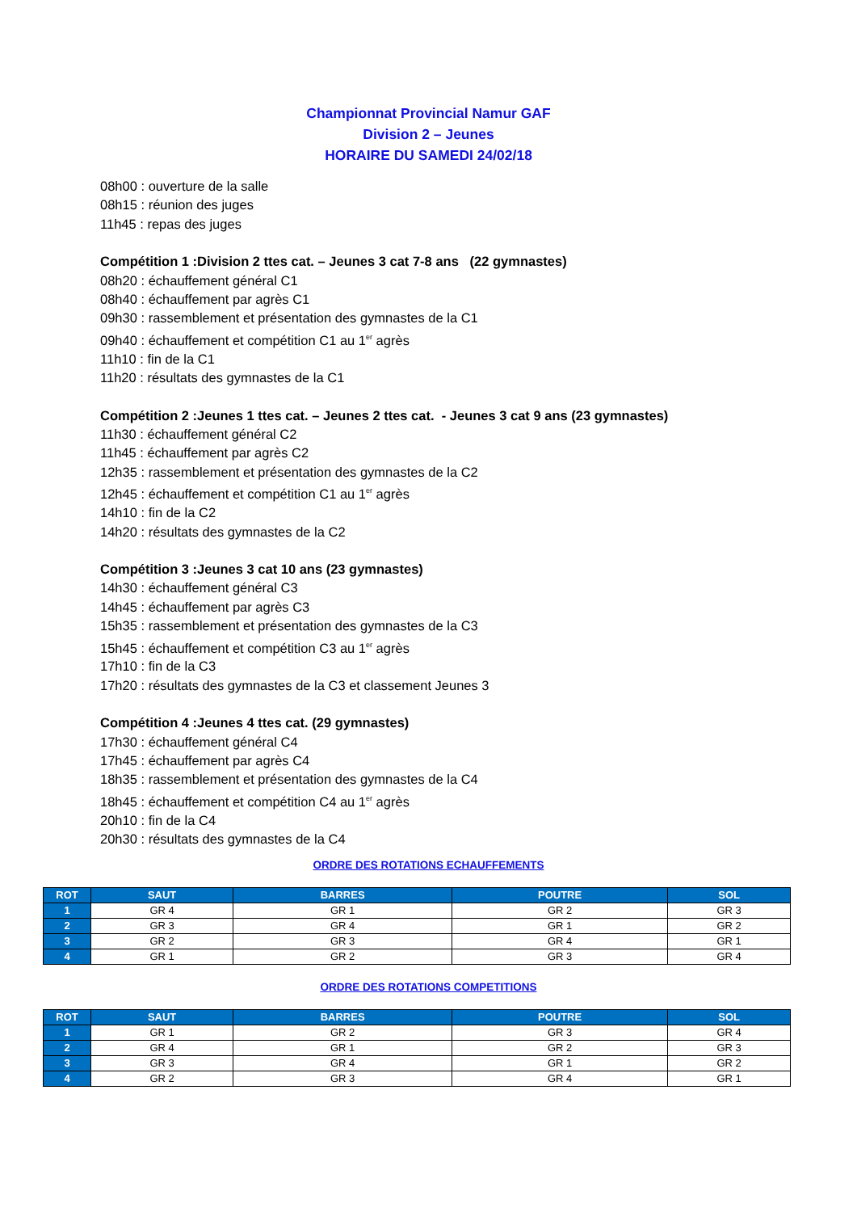Championnat Provincial Namur GAF
Division 2 – Jeunes
HORAIRE DU SAMEDI 24/02/18
08h00 : ouverture de la salle
08h15 : réunion des juges
11h45 : repas des juges
Compétition 1 :Division 2 ttes cat. – Jeunes 3 cat 7-8 ans (22 gymnastes)
08h20 : échauffement général C1
08h40 : échauffement par agrès C1
09h30 : rassemblement et présentation des gymnastes de la C1
09h40 : échauffement et compétition C1 au 1<sup>er</sup> agrès
11h10 : fin de la C1
11h20 : résultats des gymnastes de la C1
Compétition 2 :Jeunes 1 ttes cat. – Jeunes 2 ttes cat. - Jeunes 3 cat 9 ans (23 gymnastes)
11h30 : échauffement général C2
11h45 : échauffement par agrès C2
12h35 : rassemblement et présentation des gymnastes de la C2
12h45 : échauffement et compétition C1 au 1<sup>er</sup> agrès
14h10 : fin de la C2
14h20 : résultats des gymnastes de la C2
Compétition 3 :Jeunes 3 cat 10 ans (23 gymnastes)
14h30 : échauffement général C3
14h45 : échauffement par agrès C3
15h35 : rassemblement et présentation des gymnastes de la C3
15h45 : échauffement et compétition C3 au 1<sup>er</sup> agrès
17h10 : fin de la C3
17h20 : résultats des gymnastes de la C3 et classement Jeunes 3
Compétition 4 :Jeunes 4 ttes cat. (29 gymnastes)
17h30 : échauffement général C4
17h45 : échauffement par agrès C4
18h35 : rassemblement et présentation des gymnastes de la C4
18h45 : échauffement et compétition C4 au 1<sup>er</sup> agrès
20h10 : fin de la C4
20h30 : résultats des gymnastes de la C4
ORDRE DES ROTATIONS ECHAUFFEMENTS
| ROT | SAUT | BARRES | POUTRE | SOL |
| --- | --- | --- | --- | --- |
| 1 | GR 4 | GR 1 | GR 2 | GR 3 |
| 2 | GR 3 | GR 4 | GR 1 | GR 2 |
| 3 | GR 2 | GR 3 | GR 4 | GR 1 |
| 4 | GR 1 | GR 2 | GR 3 | GR 4 |
ORDRE DES ROTATIONS COMPETITIONS
| ROT | SAUT | BARRES | POUTRE | SOL |
| --- | --- | --- | --- | --- |
| 1 | GR 1 | GR 2 | GR 3 | GR 4 |
| 2 | GR 4 | GR 1 | GR 2 | GR 3 |
| 3 | GR 3 | GR 4 | GR 1 | GR 2 |
| 4 | GR 2 | GR 3 | GR 4 | GR 1 |